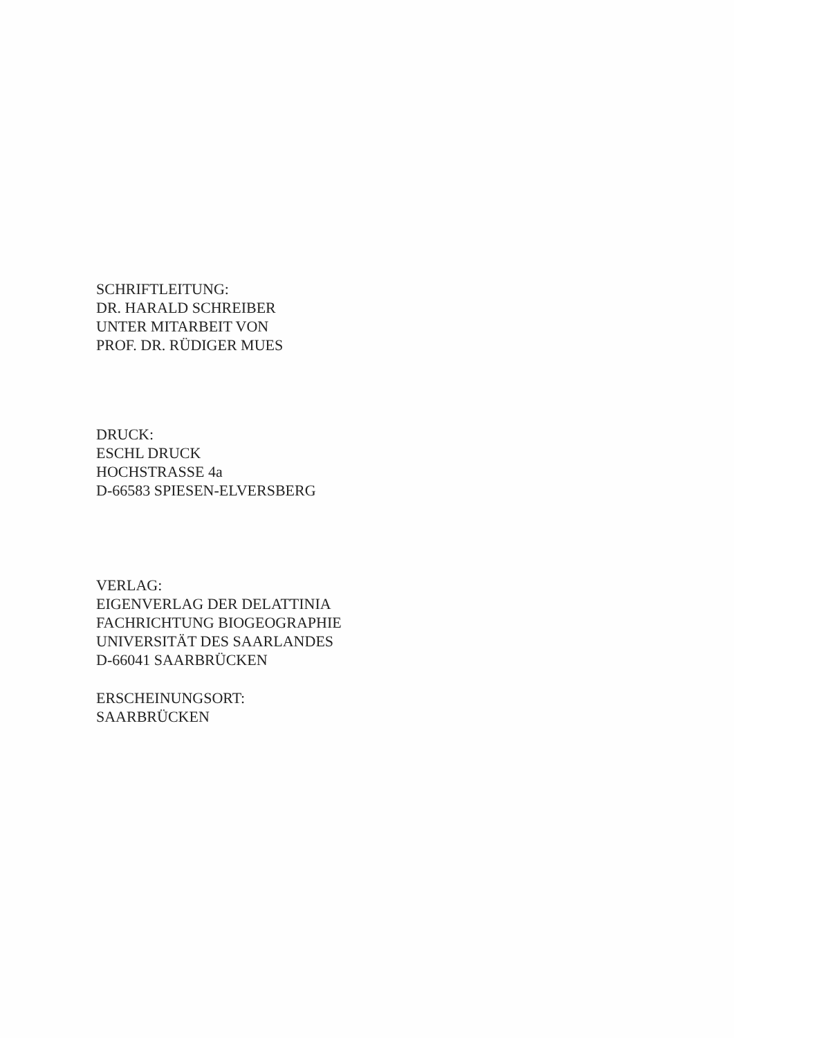SCHRIFTLEITUNG:
DR. HARALD SCHREIBER
UNTER MITARBEIT VON
PROF. DR. RÜDIGER MUES
DRUCK:
ESCHL DRUCK
HOCHSTRASSE 4a
D-66583 SPIESEN-ELVERSBERG
VERLAG:
EIGENVERLAG DER DELATTINIA
FACHRICHTUNG BIOGEOGRAPHIE
UNIVERSITÄT DES SAARLANDES
D-66041 SAARBRÜCKEN
ERSCHEINUNGSORT:
SAARBRÜCKEN